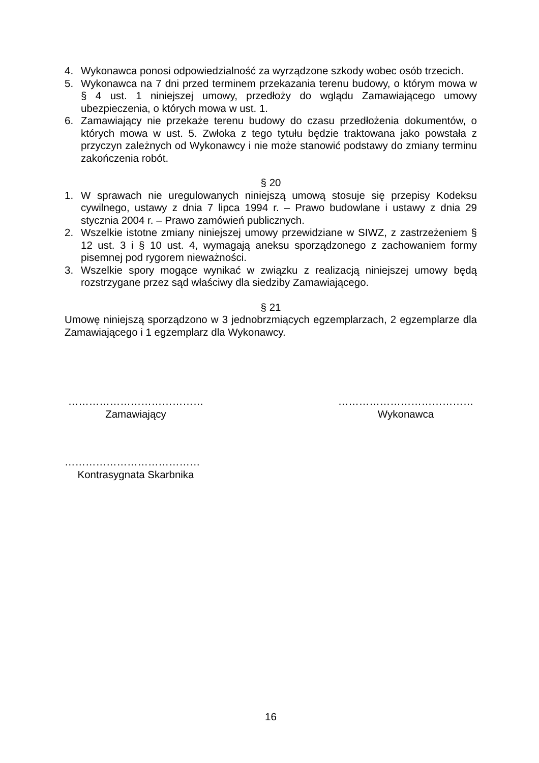4. Wykonawca ponosi odpowiedzialność za wyrządzone szkody wobec osób trzecich.
5. Wykonawca na 7 dni przed terminem przekazania terenu budowy, o którym mowa w § 4 ust. 1 niniejszej umowy, przedłoży do wglądu Zamawiającego umowy ubezpieczenia, o których mowa w ust. 1.
6. Zamawiający nie przekaże terenu budowy do czasu przedłożenia dokumentów, o których mowa w ust. 5. Zwłoka z tego tytułu będzie traktowana jako powstała z przyczyn zależnych od Wykonawcy i nie może stanowić podstawy do zmiany terminu zakończenia robót.
§ 20
1. W sprawach nie uregulowanych niniejszą umową stosuje się przepisy Kodeksu cywilnego, ustawy z dnia 7 lipca 1994 r. – Prawo budowlane i ustawy z dnia 29 stycznia 2004 r. – Prawo zamówień publicznych.
2. Wszelkie istotne zmiany niniejszej umowy przewidziane w SIWZ, z zastrzeżeniem § 12 ust. 3 i § 10 ust. 4, wymagają aneksu sporządzonego z zachowaniem formy pisemnej pod rygorem nieważności.
3. Wszelkie spory mogące wynikać w związku z realizacją niniejszej umowy będą rozstrzygane przez sąd właściwy dla siedziby Zamawiającego.
§ 21
Umowę niniejszą sporządzono w 3 jednobrzmiących egzemplarzach, 2 egzemplarze dla Zamawiającego i 1 egzemplarz dla Wykonawcy.
…………………………………
Zamawiający
…………………………………
Wykonawca
…………………………………
Kontrasygnata Skarbnika
16